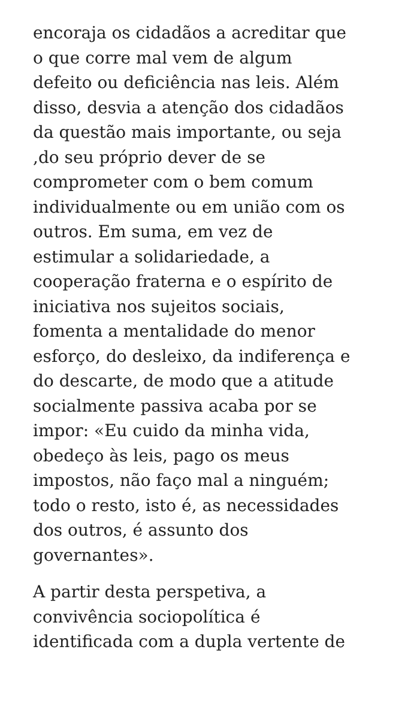encoraja os cidadãos a acreditar que
o que corre mal vem de algum
defeito ou deficiência nas leis. Além
disso, desvia a atenção dos cidadãos
da questão mais importante, ou seja
,do seu próprio dever de se
comprometer com o bem comum
individualmente ou em união com os
outros. Em suma, em vez de
estimular a solidariedade, a
cooperação fraterna e o espírito de
iniciativa nos sujeitos sociais,
fomenta a mentalidade do menor
esforço, do desleixo, da indiferença e
do descarte, de modo que a atitude
socialmente passiva acaba por se
impor: «Eu cuido da minha vida,
obedeço às leis, pago os meus
impostos, não faço mal a ninguém;
todo o resto, isto é, as necessidades
dos outros, é assunto dos
governantes».
A partir desta perspetiva, a
convivência sociopolítica é
identificada com a dupla vertente de